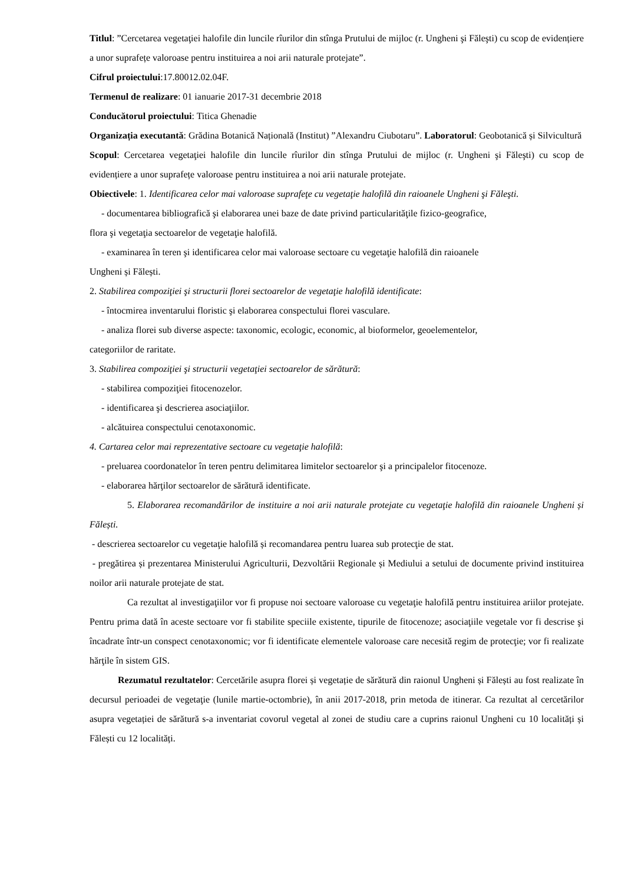Titlul: ”Cercetarea vegetaţiei halofile din luncile rîurilor din stînga Prutului de mijloc (r. Ungheni şi Făleşti) cu scop de evidențiere a unor suprafețe valoroase pentru instituirea a noi arii naturale protejate”.
Cifrul proiectului:17.80012.02.04F.
Termenul de realizare: 01 ianuarie 2017-31 decembrie 2018
Conducătorul proiectului: Titica Ghenadie
Organizația executantă: Grădina Botanică Națională (Institut) ”Alexandru Ciubotaru”. Laboratorul: Geobotanică și Silvicultură
Scopul: Cercetarea vegetaţiei halofile din luncile rîurilor din stînga Prutului de mijloc (r. Ungheni şi Făleşti) cu scop de evidențiere a unor suprafețe valoroase pentru instituirea a noi arii naturale protejate.
Obiectivele: 1. Identificarea celor mai valoroase suprafeţe cu vegetaţie halofilă din raioanele Ungheni şi Făleşti.
- documentarea bibliografică şi elaborarea unei baze de date privind particularităţile fizico-geografice,
flora şi vegetaţia sectoarelor de vegetaţie halofilă.
- examinarea în teren şi identificarea celor mai valoroase sectoare cu vegetaţie halofilă din raioanele
Ungheni și Fălești.
2. Stabilirea compoziţiei şi structurii florei sectoarelor de vegetaţie halofilă identificate:
- întocmirea inventarului floristic şi elaborarea conspectului florei vasculare.
- analiza florei sub diverse aspecte: taxonomic, ecologic, economic, al bioformelor, geoelementelor,
categoriilor de raritate.
3. Stabilirea compoziţiei şi structurii vegetaţiei sectoarelor de sărătură:
- stabilirea compoziţiei fitocenozelor.
- identificarea şi descrierea asociaţiilor.
- alcătuirea conspectului cenotaxonomic.
4. Cartarea celor mai reprezentative sectoare cu vegetaţie halofilă:
- preluarea coordonatelor în teren pentru delimitarea limitelor sectoarelor şi a principalelor fitocenoze.
- elaborarea hărţilor sectoarelor de sărătură identificate.
5. Elaborarea recomandărilor de instituire a noi arii naturale protejate cu vegetaţie halofilă din raioanele Ungheni și Fălești.
- descrierea sectoarelor cu vegetaţie halofilă și recomandarea pentru luarea sub protecţie de stat.
- pregătirea și prezentarea Ministerului Agriculturii, Dezvoltării Regionale și Mediului a setului de documente privind instituirea noilor arii naturale protejate de stat.
Ca rezultat al investigaţiilor vor fi propuse noi sectoare valoroase cu vegetaţie halofilă pentru instituirea ariilor protejate. Pentru prima dată în aceste sectoare vor fi stabilite speciile existente, tipurile de fitocenoze; asociaţiile vegetale vor fi descrise şi încadrate într-un conspect cenotaxonomic; vor fi identificate elementele valoroase care necesită regim de protecţie; vor fi realizate hărţile în sistem GIS.
Rezumatul rezultatelor: Cercetările asupra florei și vegetație de sărătură din raionul Ungheni și Fălești au fost realizate în decursul perioadei de vegetaţie (lunile martie-octombrie), în anii 2017-2018, prin metoda de itinerar. Ca rezultat al cercetărilor asupra vegetației de sărătură s-a inventariat covorul vegetal al zonei de studiu care a cuprins raionul Ungheni cu 10 localități și Fălești cu 12 localități.